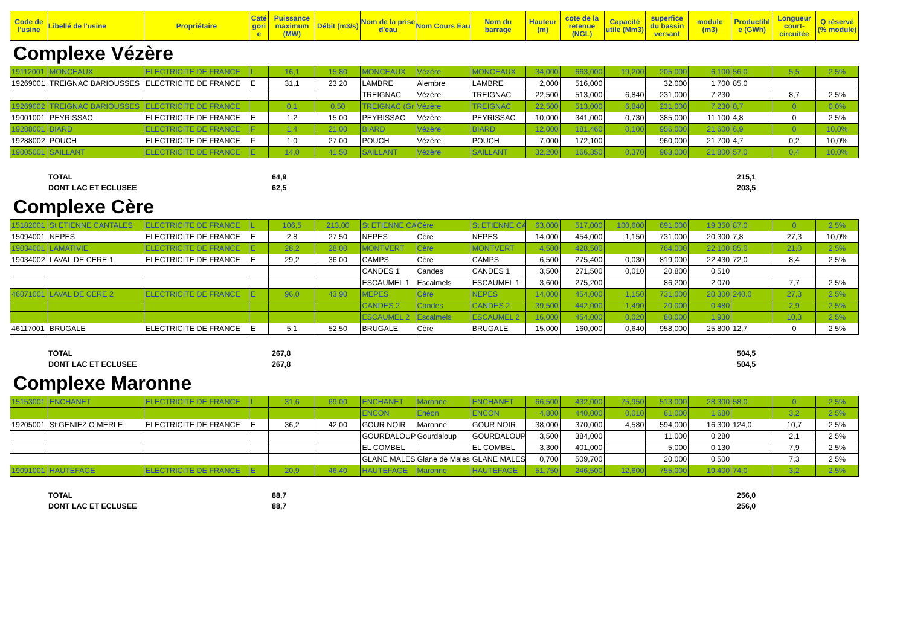| Code de l'usine | Libellé de l'usine | Propriétaire | Caté gori e | Puissance maximum (MW) | Débit (m3/s) | Nom de la prise d'eau | Nom Cours Eau | Nom du barrage | Hauteur (m) | cote de la retenue (NGL) | Capacité utile (Mm3) | superfice du bassin versant | module (m3) | Productibl e (GWh) | Longueur court-circuitée | Q réservé (% module) |
| --- | --- | --- | --- | --- | --- | --- | --- | --- | --- | --- | --- | --- | --- | --- | --- | --- |
Complexe Vézère
| 19112001 | MONCEAUX | ELECTRICITE DE FRANCE | L | 16,1 | 15,80 | MONCEAUX | Vézère | MONCEAUX | 34,000 | 663,000 | 19,200 | 205,000 | 6,100 | 56,0 | 5,5 | 2,5% |
| 19269001 | TREIGNAC BARIOUSSES | ELECTRICITE DE FRANCE | E | 31,1 | 23,20 | LAMBRE | Alembre | LAMBRE | 2,000 | 516,000 | | 32,000 | 1,700 | 85,0 | | |
| | | | | | | TREIGNAC | Vézère | TREIGNAC | 22,500 | 513,000 | 6,840 | 231,000 | 7,230 | | 8,7 | 2,5% |
| 19269002 | TREIGNAC BARIOUSSES | ELECTRICITE DE FRANCE | | 0,1 | 0,50 | TREIGNAC (Gr | Vézère | TREIGNAC | 22,500 | 513,000 | 6,840 | 231,000 | 7,230 | 0,7 | 0 | 0,0% |
| 19001001 | PEYRISSAC | ELECTRICITE DE FRANCE | E | 1,2 | 15,00 | PEYRISSAC | Vézère | PEYRISSAC | 10,000 | 341,000 | 0,730 | 385,000 | 11,100 | 4,8 | 0 | 2,5% |
| 19288001 | BIARD | ELECTRICITE DE FRANCE | F | 1,4 | 21,00 | BIARD | Vézère | BIARD | 12,000 | 181,460 | 0,100 | 956,000 | 21,600 | 6,9 | 0 | 10,0% |
| 19288002 | POUCH | ELECTRICITE DE FRANCE | F | 1,0 | 27,00 | POUCH | Vézère | POUCH | 7,000 | 172,100 | | 960,000 | 21,700 | 4,7 | 0,2 | 10,0% |
| 19005001 | SAILLANT | ELECTRICITE DE FRANCE | E | 14,0 | 41,50 | SAILLANT | Vézère | SAILLANT | 32,200 | 166,350 | 0,370 | 963,000 | 21,800 | 57,0 | 0,4 | 10,0% |
TOTAL 64,9 215,1 DONT LAC ET ECLUSEE 62,5 203,5
Complexe Cère
| 15182001 | St ETIENNE CANTALES | ELECTRICITE DE FRANCE | L | 106,5 | 213,00 | St ETIENNE CA | Cère | St ETIENNE CA | 63,000 | 517,000 | 100,600 | 691,000 | 19,350 | 87,0 | 0 | 2,5% |
| 15094001 | NEPES | ELECTRICITE DE FRANCE | E | 2,8 | 27,50 | NEPES | Cère | NEPES | 14,000 | 454,000 | 1,150 | 731,000 | 20,300 | 7,8 | 27,3 | 10,0% |
| 19034001 | LAMATIVIE | ELECTRICITE DE FRANCE | E | 28,2 | 28,00 | MONTVERT | Cère | MONTVERT | 4,500 | 428,500 | | 764,000 | 22,100 | 85,0 | 21,0 | 2,5% |
| 19034002 | LAVAL DE CERE 1 | ELECTRICITE DE FRANCE | E | 29,2 | 36,00 | CAMPS | Cère | CAMPS | 6,500 | 275,400 | 0,030 | 819,000 | 22,430 | 72,0 | 8,4 | 2,5% |
| | | | | | | CANDES 1 | Candes | CANDES 1 | 3,500 | 271,500 | 0,010 | 20,800 | 0,510 | | | |
| | | | | | | ESCAUMEL 1 | Escalmels | ESCAUMEL 1 | 3,600 | 275,200 | | 86,200 | 2,070 | | 7,7 | 2,5% |
| 46071001 | LAVAL DE CERE 2 | ELECTRICITE DE FRANCE | E | 96,0 | 43,90 | MEPES | Cère | NEPES | 14,000 | 454,000 | 1,150 | 731,000 | 20,300 | 240,0 | 27,3 | 2,5% |
| | | | | | | CANDES 2 | Candes | CANDES 2 | 39,500 | 442,000 | 1,490 | 20,000 | 0,480 | | 2,9 | 2,5% |
| | | | | | | ESCAUMEL 2 | Escalmels | ESCAUMEL 2 | 16,000 | 454,000 | 0,020 | 80,000 | 1,930 | | 10,3 | 2,5% |
| 46117001 | BRUGALE | ELECTRICITE DE FRANCE | E | 5,1 | 52,50 | BRUGALE | Cère | BRUGALE | 15,000 | 160,000 | 0,640 | 958,000 | 25,800 | 12,7 | 0 | 2,5% |
TOTAL 267,8 504,5 DONT LAC ET ECLUSEE 267,8 504,5
Complexe Maronne
| 15153001 | ENCHANET | ELECTRICITE DE FRANCE | L | 31,6 | 69,00 | ENCHANET | Maronne | ENCHANET | 66,500 | 432,000 | 75,950 | 513,000 | 28,300 | 58,0 | 0 | 2,5% |
| | | | | | | ENCON | Enèon | ENCON | 4,800 | 440,000 | 0,010 | 61,000 | 1,680 | | 3,2 | 2,5% |
| 19205001 | St GENIEZ O MERLE | ELECTRICITE DE FRANCE | E | 36,2 | 42,00 | GOUR NOIR | Maronne | GOUR NOIR | 38,000 | 370,000 | 4,580 | 594,000 | 16,300 | 124,0 | 10,7 | 2,5% |
| | | | | | | GOURDALOUP | Gourdaloup | GOURDALOUP | 3,500 | 384,000 | | 11,000 | 0,280 | | 2,1 | 2,5% |
| | | | | | | EL COMBEL | | EL COMBEL | 3,300 | 401,000 | | 5,000 | 0,130 | | 7,9 | 2,5% |
| | | | | | | GLANE MALES | Glane de Males | GLANE MALES | 0,700 | 509,700 | | 20,000 | 0,500 | | 7,3 | 2,5% |
| 19091001 | HAUTEFAGE | ELECTRICITE DE FRANCE | E | 20,9 | 46,40 | HAUTEFAGE | Maronne | HAUTEFAGE | 51,750 | 246,500 | 12,600 | 755,000 | 19,400 | 74,0 | 3,2 | 2,5% |
TOTAL 88,7 256,0 DONT LAC ET ECLUSEE 88,7 256,0